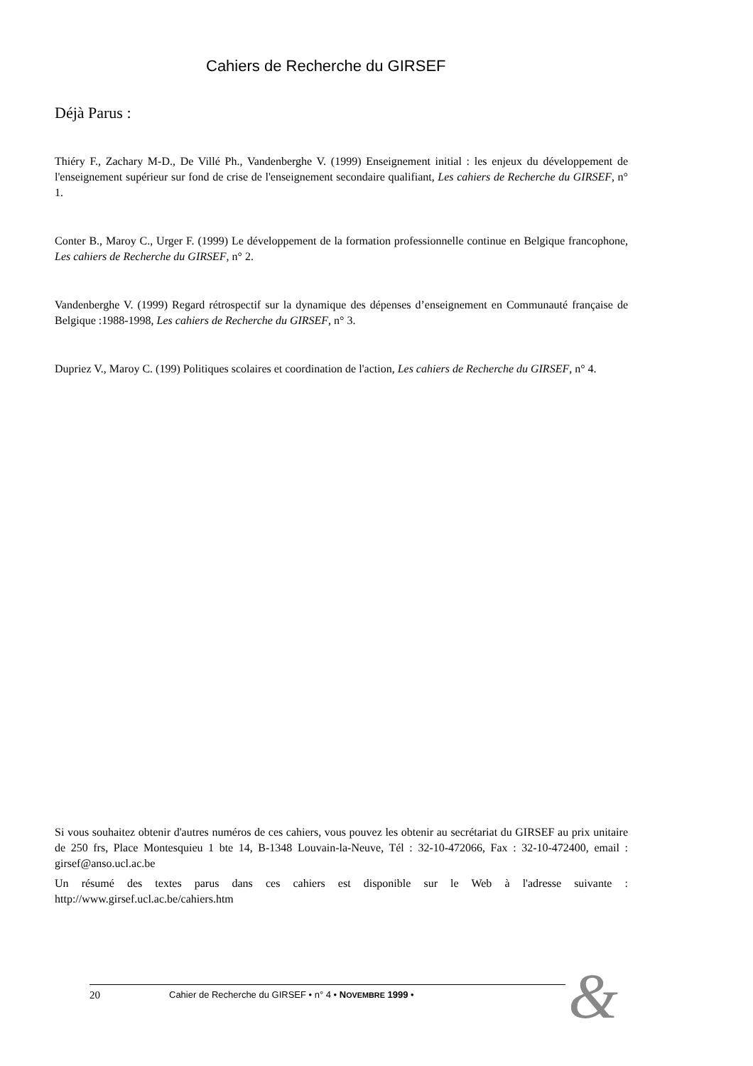Cahiers de Recherche du GIRSEF
Déjà Parus :
Thiéry F., Zachary M-D., De Villé Ph., Vandenberghe V. (1999) Enseignement initial : les enjeux du développement de l'enseignement supérieur sur fond de crise de l'enseignement secondaire qualifiant, Les cahiers de Recherche du GIRSEF, n° 1.
Conter B., Maroy C., Urger F. (1999) Le développement de la formation professionnelle continue en Belgique francophone, Les cahiers de Recherche du GIRSEF, n° 2.
Vandenberghe V. (1999) Regard rétrospectif sur la dynamique des dépenses d’enseignement en Communauté française de Belgique :1988-1998, Les cahiers de Recherche du GIRSEF, n° 3.
Dupriez V., Maroy C. (199) Politiques scolaires et coordination de l'action, Les cahiers de Recherche du GIRSEF, n° 4.
Si vous souhaitez obtenir d'autres numéros de ces cahiers, vous pouvez les obtenir au secrétariat du GIRSEF au prix unitaire de 250 frs, Place Montesquieu 1 bte 14, B-1348 Louvain-la-Neuve, Tél : 32-10-472066, Fax : 32-10-472400, email : girsef@anso.ucl.ac.be
Un résumé des textes parus dans ces cahiers est disponible sur le Web à l'adresse suivante : http://www.girsef.ucl.ac.be/cahiers.htm
20 Cahier de Recherche du GIRSEF • n° 4 • NOVEMBRE 1999 • &